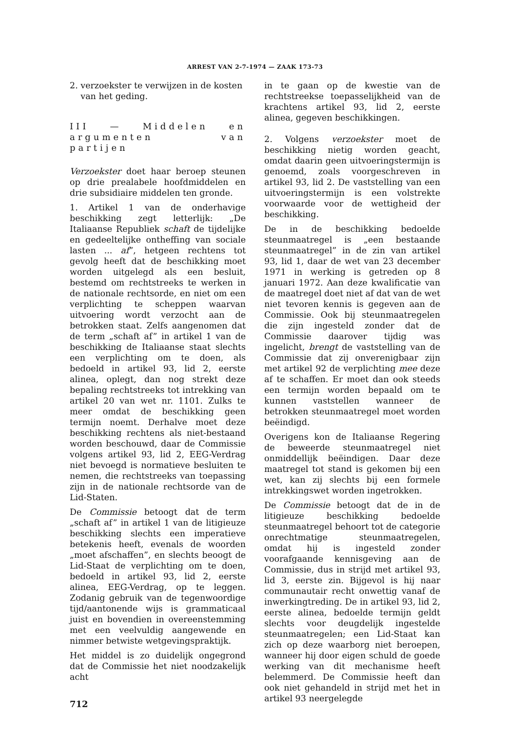ARREST VAN 2-7-1974 — ZAAK 173-73
2. verzoekster te verwijzen in de kosten
van het geding.
III — Middelen en argumenten van partijen
Verzoekster doet haar beroep steunen op drie prealabele hoofdmiddelen en drie subsidiaire middelen ten gronde.
1. Artikel 1 van de onderhavige beschikking zegt letterlijk: „De Italiaanse Republiek schaft de tijdelijke en gedeeltelijke ontheffing van sociale lasten ... af”, hetgeen rechtens tot gevolg heeft dat de beschikking moet worden uitgelegd als een besluit, bestemd om rechtstreeks te werken in de nationale rechtsorde, en niet om een verplichting te scheppen waarvan uitvoering wordt verzocht aan de betrokken staat. Zelfs aangenomen dat de term „schaft af” in artikel 1 van de beschikking de Italiaanse staat slechts een verplichting om te doen, als bedoeld in artikel 93, lid 2, eerste alinea, oplegt, dan nog strekt deze bepaling rechtstreeks tot intrekking van artikel 20 van wet nr. 1101. Zulks te meer omdat de beschikking geen termijn noemt. Derhalve moet deze beschikking rechtens als niet-bestaand worden beschouwd, daar de Commissie volgens artikel 93, lid 2, EEG-Verdrag niet bevoegd is normatieve besluiten te nemen, die rechtstreeks van toepassing zijn in de nationale rechtsorde van de Lid-Staten.
De Commissie betoogt dat de term „schaft af” in artikel 1 van de litigieuze beschikking slechts een imperatieve betekenis heeft, evenals de woorden „moet afschaffen”, en slechts beoogt de Lid-Staat de verplichting om te doen, bedoeld in artikel 93, lid 2, eerste alinea, EEG-Verdrag, op te leggen. Zodanig gebruik van de tegenwoordige tijd/aantonende wijs is grammaticaal juist en bovendien in overeenstemming met een veelvuldig aangewende en nimmer betwiste wetgevingspraktijk.
Het middel is zo duidelijk ongegrond dat de Commissie het niet noodzakelijk acht
712
in te gaan op de kwestie van de rechtstreekse toepasselijkheid van de krachtens artikel 93, lid 2, eerste alinea, gegeven beschikkingen.
2. Volgens verzoekster moet de beschikking nietig worden geacht, omdat daarin geen uitvoeringstermijn is genoemd, zoals voorgeschreven in artikel 93, lid 2. De vaststelling van een uitvoeringstermijn is een volstrekte voorwaarde voor de wettigheid der beschikking.
De in de beschikking bedoelde steunmaatregel is „een bestaande steunmaatregel” in de zin van artikel 93, lid 1, daar de wet van 23 december 1971 in werking is getreden op 8 januari 1972. Aan deze kwalificatie van de maatregel doet niet af dat van de wet niet tevoren kennis is gegeven aan de Commissie. Ook bij steunmaatregelen die zijn ingesteld zonder dat de Commissie daarover tijdig was ingelicht, brengt de vaststelling van de Commissie dat zij onverenigbaar zijn met artikel 92 de verplichting mee deze af te schaffen. Er moet dan ook steeds een termijn worden bepaald om te kunnen vaststellen wanneer de betrokken steunmaatregel moet worden beëindigd.
Overigens kon de Italiaanse Regering de beweerde steunmaatregel niet onmiddellijk beëindigen. Daar deze maatregel tot stand is gekomen bij een wet, kan zij slechts bij een formele intrekkingswet worden ingetrokken.
De Commissie betoogt dat de in de litigieuze beschikking bedoelde steunmaatregel behoort tot de categorie onrechtmatige steunmaatregelen, omdat hij is ingesteld zonder voorafgaande kennisgeving aan de Commissie, dus in strijd met artikel 93, lid 3, eerste zin. Bijgevol is hij naar communautair recht onwettig vanaf de inwerkingtreding. De in artikel 93, lid 2, eerste alinea, bedoelde termijn geldt slechts voor deugdelijk ingestelde steunmaatregelen; een Lid-Staat kan zich op deze waarborg niet beroepen, wanneer hij door eigen schuld de goede werking van dit mechanisme heeft belemmerd. De Commissie heeft dan ook niet gehandeld in strijd met het in artikel 93 neergelegde